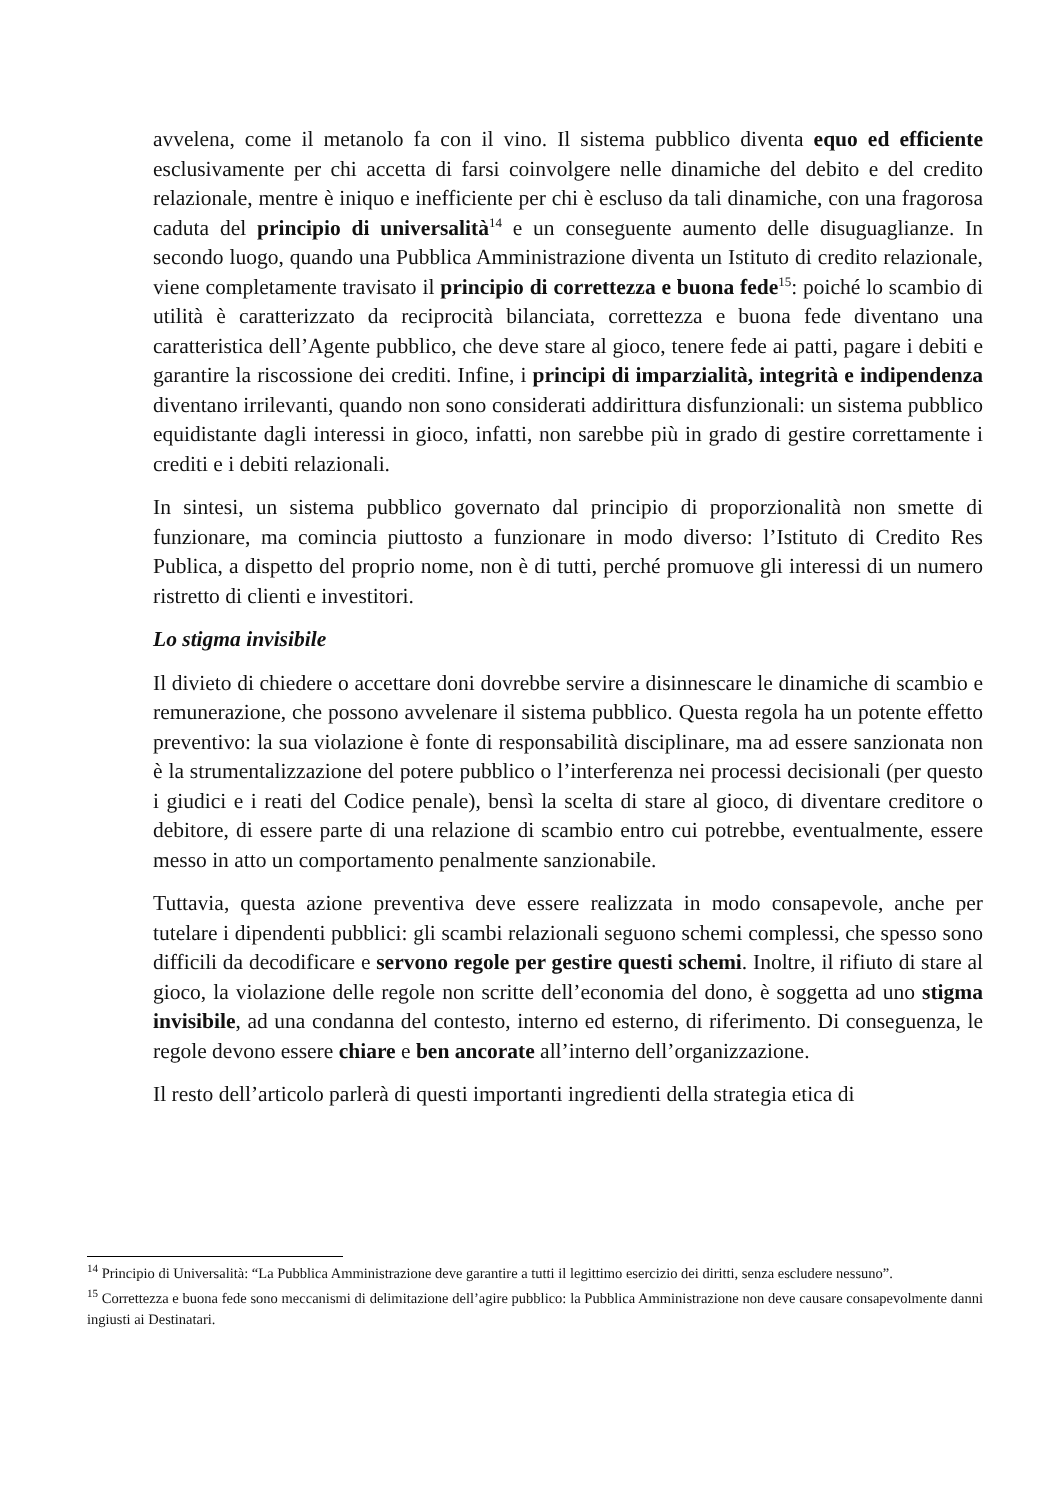avvelena, come il metanolo fa con il vino. Il sistema pubblico diventa equo ed efficiente esclusivamente per chi accetta di farsi coinvolgere nelle dinamiche del debito e del credito relazionale, mentre è iniquo e inefficiente per chi è escluso da tali dinamiche, con una fragorosa caduta del principio di universalità<sup>14</sup> e un conseguente aumento delle disuguaglianze. In secondo luogo, quando una Pubblica Amministrazione diventa un Istituto di credito relazionale, viene completamente travisato il principio di correttezza e buona fede<sup>15</sup>: poiché lo scambio di utilità è caratterizzato da reciprocità bilanciata, correttezza e buona fede diventano una caratteristica dell’Agente pubblico, che deve stare al gioco, tenere fede ai patti, pagare i debiti e garantire la riscossione dei crediti. Infine, i principi di imparzialità, integrità e indipendenza diventano irrilevanti, quando non sono considerati addirittura disfunzionali: un sistema pubblico equidistante dagli interessi in gioco, infatti, non sarebbe più in grado di gestire correttamente i crediti e i debiti relazionali.
In sintesi, un sistema pubblico governato dal principio di proporzionalità non smette di funzionare, ma comincia piuttosto a funzionare in modo diverso: l’Istituto di Credito Res Publica, a dispetto del proprio nome, non è di tutti, perché promuove gli interessi di un numero ristretto di clienti e investitori.
Lo stigma invisibile
Il divieto di chiedere o accettare doni dovrebbe servire a disinnescare le dinamiche di scambio e remunerazione, che possono avvelenare il sistema pubblico. Questa regola ha un potente effetto preventivo: la sua violazione è fonte di responsabilità disciplinare, ma ad essere sanzionata non è la strumentalizzazione del potere pubblico o l’interferenza nei processi decisionali (per questo i giudici e i reati del Codice penale), bensì la scelta di stare al gioco, di diventare creditore o debitore, di essere parte di una relazione di scambio entro cui potrebbe, eventualmente, essere messo in atto un comportamento penalmente sanzionabile.
Tuttavia, questa azione preventiva deve essere realizzata in modo consapevole, anche per tutelare i dipendenti pubblici: gli scambi relazionali seguono schemi complessi, che spesso sono difficili da decodificare e servono regole per gestire questi schemi. Inoltre, il rifiuto di stare al gioco, la violazione delle regole non scritte dell’economia del dono, è soggetta ad uno stigma invisibile, ad una condanna del contesto, interno ed esterno, di riferimento. Di conseguenza, le regole devono essere chiare e ben ancorate all’interno dell’organizzazione.
Il resto dell’articolo parlerà di questi importanti ingredienti della strategia etica di
<sup>14</sup> Principio di Universalità: “La Pubblica Amministrazione deve garantire a tutti il legittimo esercizio dei diritti, senza escludere nessuno”.
<sup>15</sup> Correttezza e buona fede sono meccanismi di delimitazione dell’agire pubblico: la Pubblica Amministrazione non deve causare consapevolmente danni ingiusti ai Destinatari.